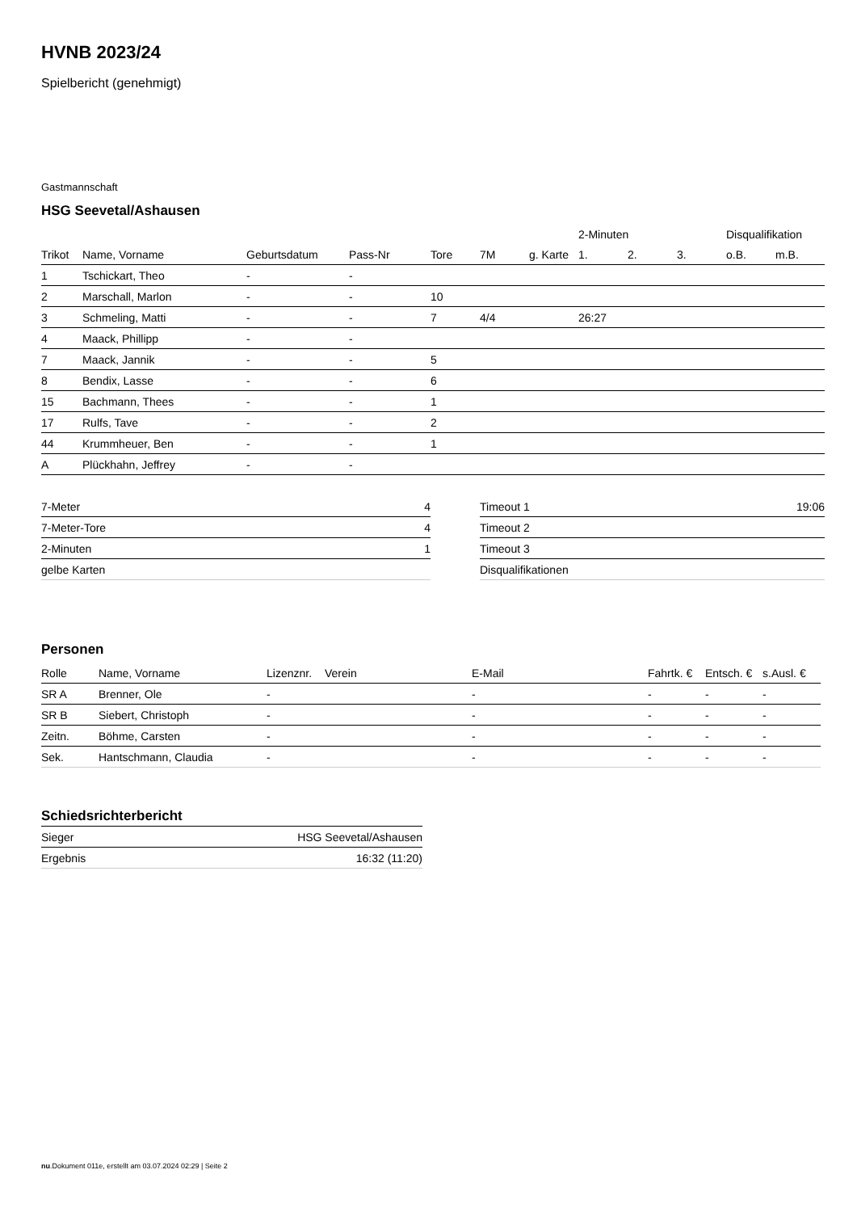HVNB 2023/24
Spielbericht (genehmigt)
Gastmannschaft
HSG Seevetal/Ashausen
| | | | | | | | 2-Minuten | | | Disqualifikation | |
| --- | --- | --- | --- | --- | --- | --- | --- | --- | --- | --- | --- |
| Trikot | Name, Vorname | Geburtsdatum | Pass-Nr | Tore | 7M | g. Karte | 1. | 2. | 3. | o.B. | m.B. |
| 1 | Tschickart, Theo | - | - | | | | | | | | |
| 2 | Marschall, Marlon | - | - | 10 | | | | | | | |
| 3 | Schmeling, Matti | - | - | 7 | 4/4 | | 26:27 | | | | |
| 4 | Maack, Phillipp | - | - | | | | | | | | |
| 7 | Maack, Jannik | - | - | 5 | | | | | | | |
| 8 | Bendix, Lasse | - | - | 6 | | | | | | | |
| 15 | Bachmann, Thees | - | - | 1 | | | | | | | |
| 17 | Rulfs, Tave | - | - | 2 | | | | | | | |
| 44 | Krummheuer, Ben | - | - | 1 | | | | | | | |
| A | Plückhahn, Jeffrey | - | - | | | | | | | | |
| 7-Meter | 4 |
| 7-Meter-Tore | 4 |
| 2-Minuten | 1 |
| gelbe Karten | |
| Timeout 1 | 19:06 |
| Timeout 2 | |
| Timeout 3 | |
| Disqualifikationen | |
Personen
| Rolle | Name, Vorname | Lizenznr. | Verein | E-Mail | Fahrtk. € | Entsch. € | s.Ausl. € |
| --- | --- | --- | --- | --- | --- | --- | --- |
| SR A | Brenner, Ole | - | | - | - | - | - |
| SR B | Siebert, Christoph | - | | - | - | - | - |
| Zeitn. | Böhme, Carsten | - | | - | - | - | - |
| Sek. | Hantschmann, Claudia | - | | - | - | - | - |
Schiedsrichterbericht
| Sieger | HSG Seevetal/Ashausen |
| Ergebnis | 16:32 (11:20) |
nu.Dokument 011e, erstellt am 03.07.2024 02:29 | Seite 2